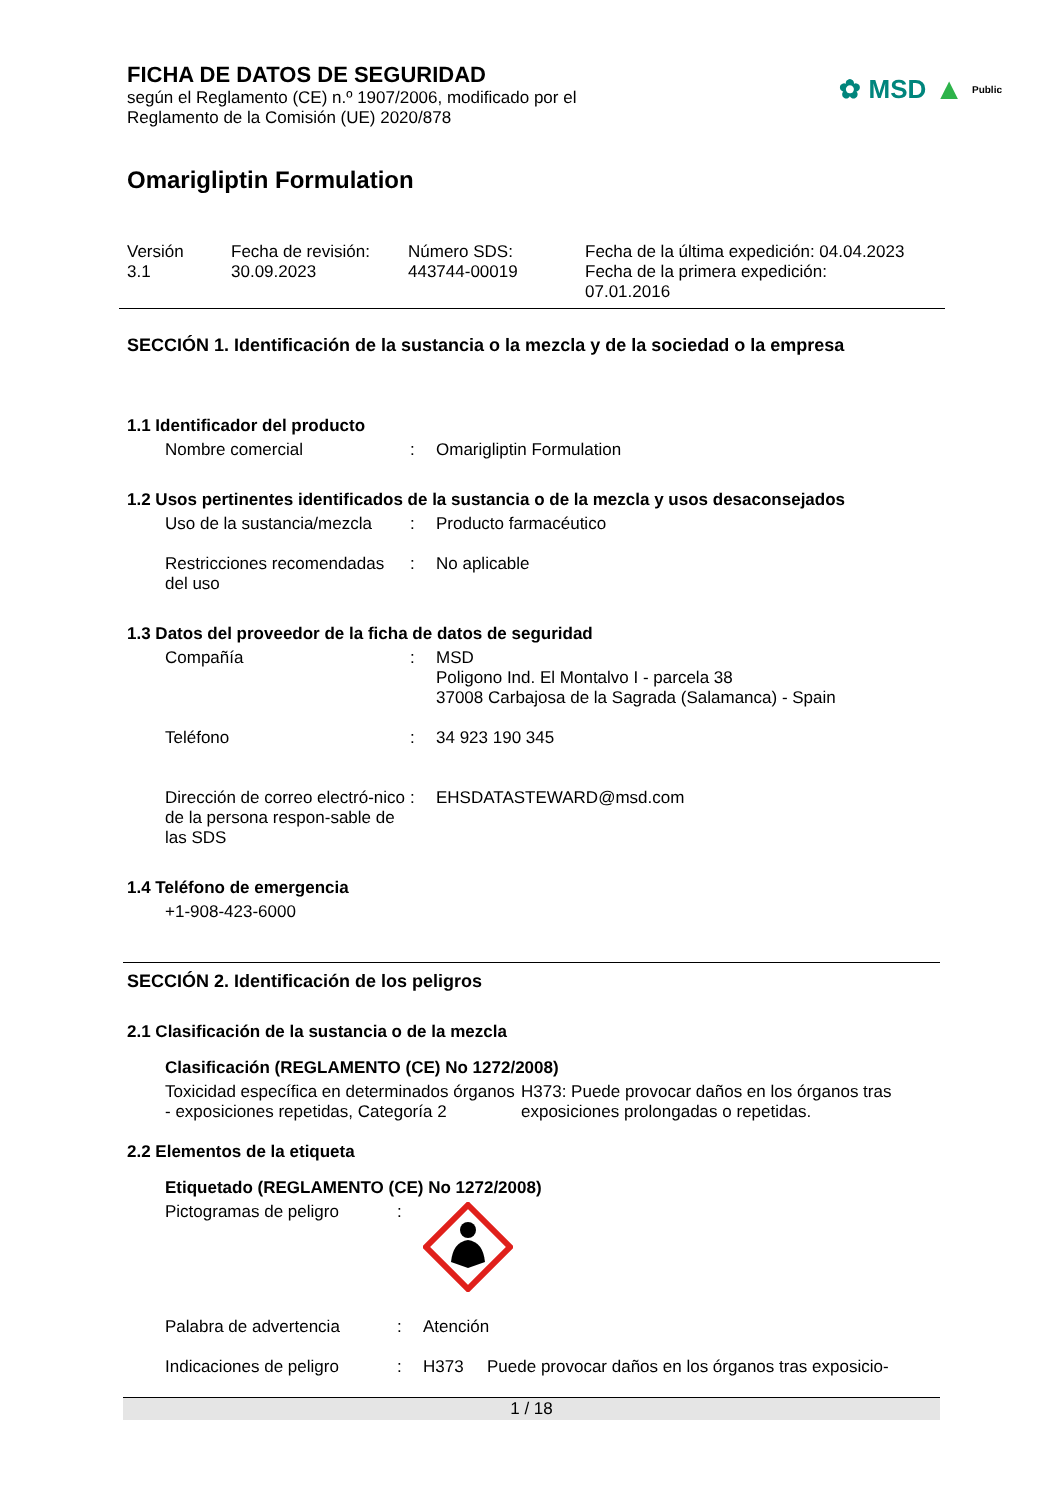✿ MSD ▲ Public
FICHA DE DATOS DE SEGURIDAD
según el Reglamento (CE) n.º 1907/2006, modificado por el
Reglamento de la Comisión (UE) 2020/878
Omarigliptin Formulation
Versión
3.1
Fecha de revisión:
30.09.2023
Número SDS:
443744-00019
Fecha de la última expedición: 04.04.2023
Fecha de la primera expedición:
07.01.2016
SECCIÓN 1. Identificación de la sustancia o la mezcla y de la sociedad o la empresa
1.1 Identificador del producto
Nombre comercial : Omarigliptin Formulation
1.2 Usos pertinentes identificados de la sustancia o de la mezcla y usos desaconsejados
Uso de la sustancia/mezcla
: Producto farmacéutico
Restricciones recomendadas del uso
: No aplicable
1.3 Datos del proveedor de la ficha de datos de seguridad
Compañía : MSD
Poligono Ind. El Montalvo I - parcela 38
37008 Carbajosa de la Sagrada (Salamanca) - Spain
Teléfono : 34 923 190 345
Dirección de correo electró-nico de la persona respon-sable de las SDS
: EHSDATASTEWARD@msd.com
1.4 Teléfono de emergencia
+1-908-423-6000
SECCIÓN 2. Identificación de los peligros
2.1 Clasificación de la sustancia o de la mezcla
Clasificación (REGLAMENTO (CE) No 1272/2008)
Toxicidad específica en determinados órganos - exposiciones repetidas, Categoría 2
H373: Puede provocar daños en los órganos tras exposiciones prolongadas o repetidas.
2.2 Elementos de la etiqueta
Etiquetado (REGLAMENTO (CE) No 1272/2008)
Pictogramas de peligro :
Palabra de advertencia : Atención
Indicaciones de peligro
: H373 Puede provocar daños en los órganos tras exposicio-
1 / 18